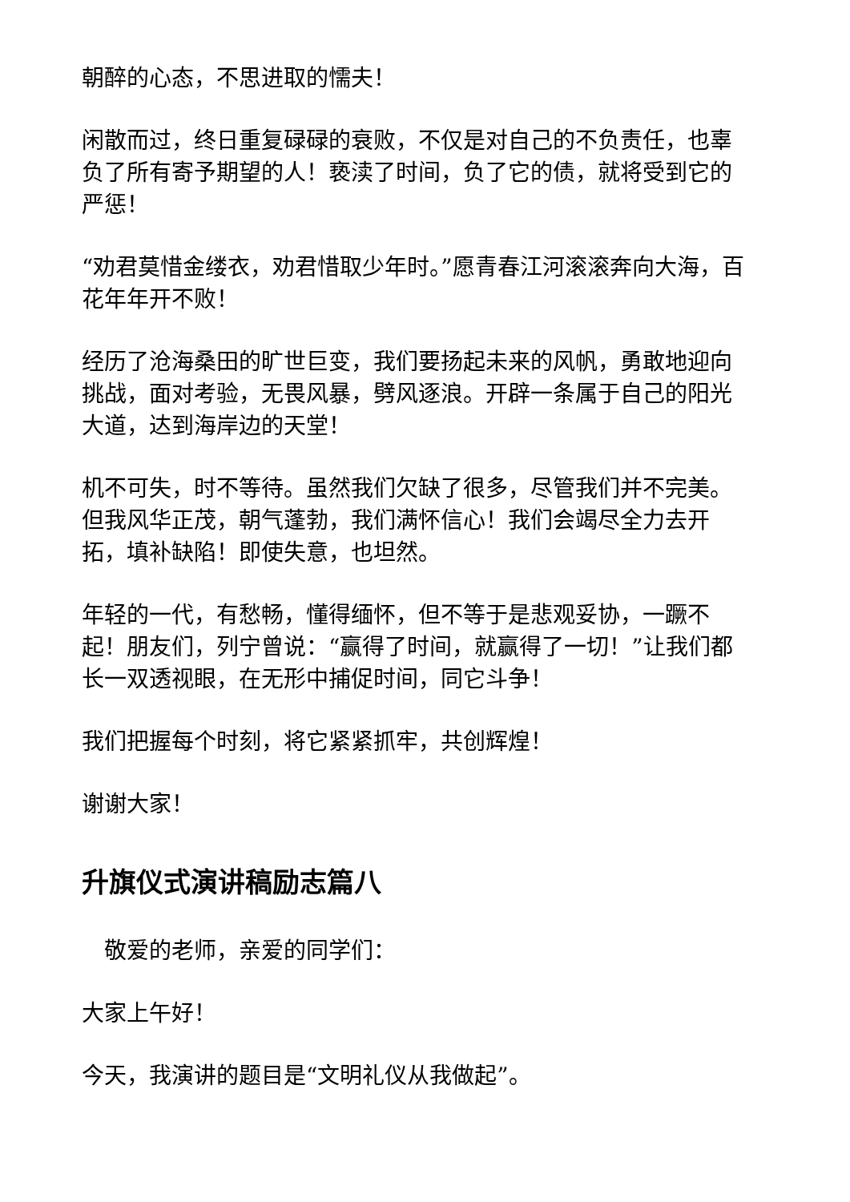朝醉的心态，不思进取的懦夫！
闲散而过，终日重复碌碌的衰败，不仅是对自己的不负责任，也辜负了所有寄予期望的人！亵渎了时间，负了它的债，就将受到它的严惩！
“劝君莫惜金缕衣，劝君惜取少年时。”愿青春江河滚滚奔向大海，百花年年开不败！
经历了沧海桑田的旷世巨变，我们要扬起未来的风帆，勇敢地迎向挑战，面对考验，无畏风暴，劈风逐浪。开辟一条属于自己的阳光大道，达到海岸边的天堂！
机不可失，时不等待。虽然我们欠缺了很多，尽管我们并不完美。但我风华正茂，朝气蓬勃，我们满怀信心！我们会竭尽全力去开拓，填补缺陷！即使失意，也坦然。
年轻的一代，有愁畅，懂得缅怀，但不等于是悲观妥协，一蹶不起！朋友们，列宁曾说：“赢得了时间，就赢得了一切！”让我们都长一双透视眼，在无形中捕促时间，同它斗争！
我们把握每个时刻，将它紧紧抓牢，共创辉煌！
谢谢大家！
升旗仪式演讲稿励志篇八
　敬爱的老师，亲爱的同学们：
大家上午好！
今天，我演讲的题目是“文明礼仪从我做起”。